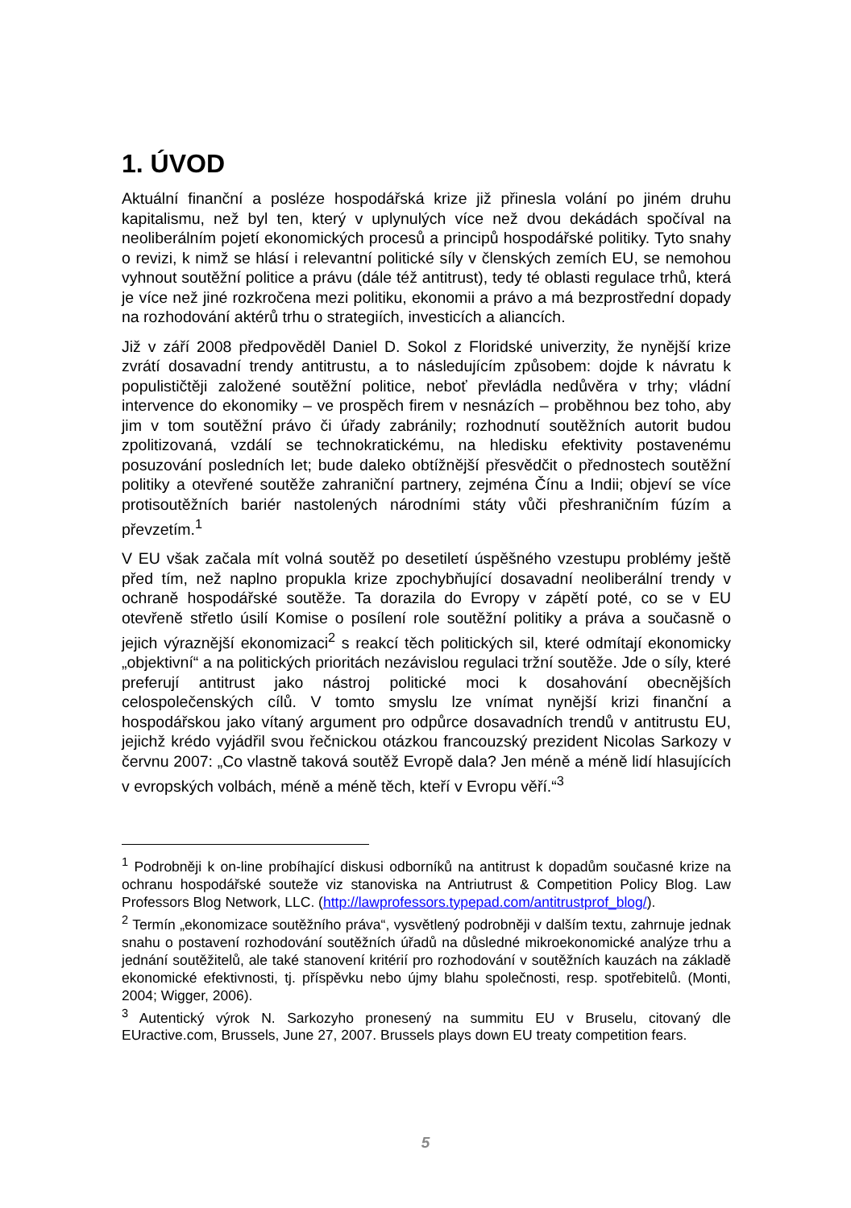1. ÚVOD
Aktuální finanční a posléze hospodářská krize již přinesla volání po jiném druhu kapitalismu, než byl ten, který v uplynulých více než dvou dekádách spočíval na neoliberálním pojetí ekonomických procesů a principů hospodářské politiky. Tyto snahy o revizi, k nimž se hlásí i relevantní politické síly v členských zemích EU, se nemohou vyhnout soutěžní politice a právu (dále též antitrust), tedy té oblasti regulace trhů, která je více než jiné rozkročena mezi politiku, ekonomii a právo a má bezprostřední dopady na rozhodování aktérů trhu o strategiích, investicích a aliancích.
Již v září 2008 předpověděl Daniel D. Sokol z Floridské univerzity, že nynější krize zvrátí dosavadní trendy antitrustu, a to následujícím způsobem: dojde k návratu k populističtěji založené soutěžní politice, neboť převládla nedůvěra v trhy; vládní intervence do ekonomiky – ve prospěch firem v nesnázích – proběhnou bez toho, aby jim v tom soutěžní právo či úřady zabránily; rozhodnutí soutěžních autorit budou zpolitizovaná, vzdálí se technokratickému, na hledisku efektivity postavenému posuzování posledních let; bude daleko obtížnější přesvědčit o přednostech soutěžní politiky a otevřené soutěže zahraniční partnery, zejména Čínu a Indii; objeví se více protisoutěžních bariér nastolených národními státy vůči přeshraničním fúzím a převzetím.<sup>1</sup>
V EU však začala mít volná soutěž po desetiletí úspěšného vzestupu problémy ještě před tím, než naplno propukla krize zpochybňující dosavadní neoliberální trendy v ochraně hospodářské soutěže. Ta dorazila do Evropy v zápětí poté, co se v EU otevřeně střetlo úsilí Komise o posílení role soutěžní politiky a práva a současně o jejich výraznější ekonomizaci<sup>2</sup> s reakcí těch politických sil, které odmítají ekonomicky „objektivní“ a na politických prioritách nezávislou regulaci tržní soutěže. Jde o síly, které preferují antitrust jako nástroj politické moci k dosahování obecnějších celospolečenských cílů. V tomto smyslu lze vnímat nynější krizi finanční a hospodářskou jako vítaný argument pro odpůrce dosavadních trendů v antitrustu EU, jejichž krédo vyjádřil svou řečnickou otázkou francouzský prezident Nicolas Sarkozy v červnu 2007: „Co vlastně taková soutěž Evropě dala? Jen méně a méně lidí hlasujících v evropských volbách, méně a méně těch, kteří v Evropu věří.“<sup>3</sup>
<sup>1</sup> Podrobněji k on-line probíhající diskusi odborníků na antitrust k dopadům současné krize na ochranu hospodářské souteže viz stanoviska na Antriutrust & Competition Policy Blog. Law Professors Blog Network, LLC. (http://lawprofessors.typepad.com/antitrustprof_blog/).
<sup>2</sup> Termín „ekonomizace soutěžního práva“, vysvětlený podrobněji v dalším textu, zahrnuje jednak snahu o postavení rozhodování soutěžních úřadů na důsledné mikroekonomické analýze trhu a jednání soutěžitelů, ale také stanovení kritérií pro rozhodování v soutěžních kauzách na základě ekonomické efektivnosti, tj. příspěvku nebo újmy blahu společnosti, resp. spotřebitelů. (Monti, 2004; Wigger, 2006).
<sup>3</sup> Autentický výrok N. Sarkozyho pronesený na summitu EU v Bruselu, citovaný dle EUractive.com, Brussels, June 27, 2007. Brussels plays down EU treaty competition fears.
5